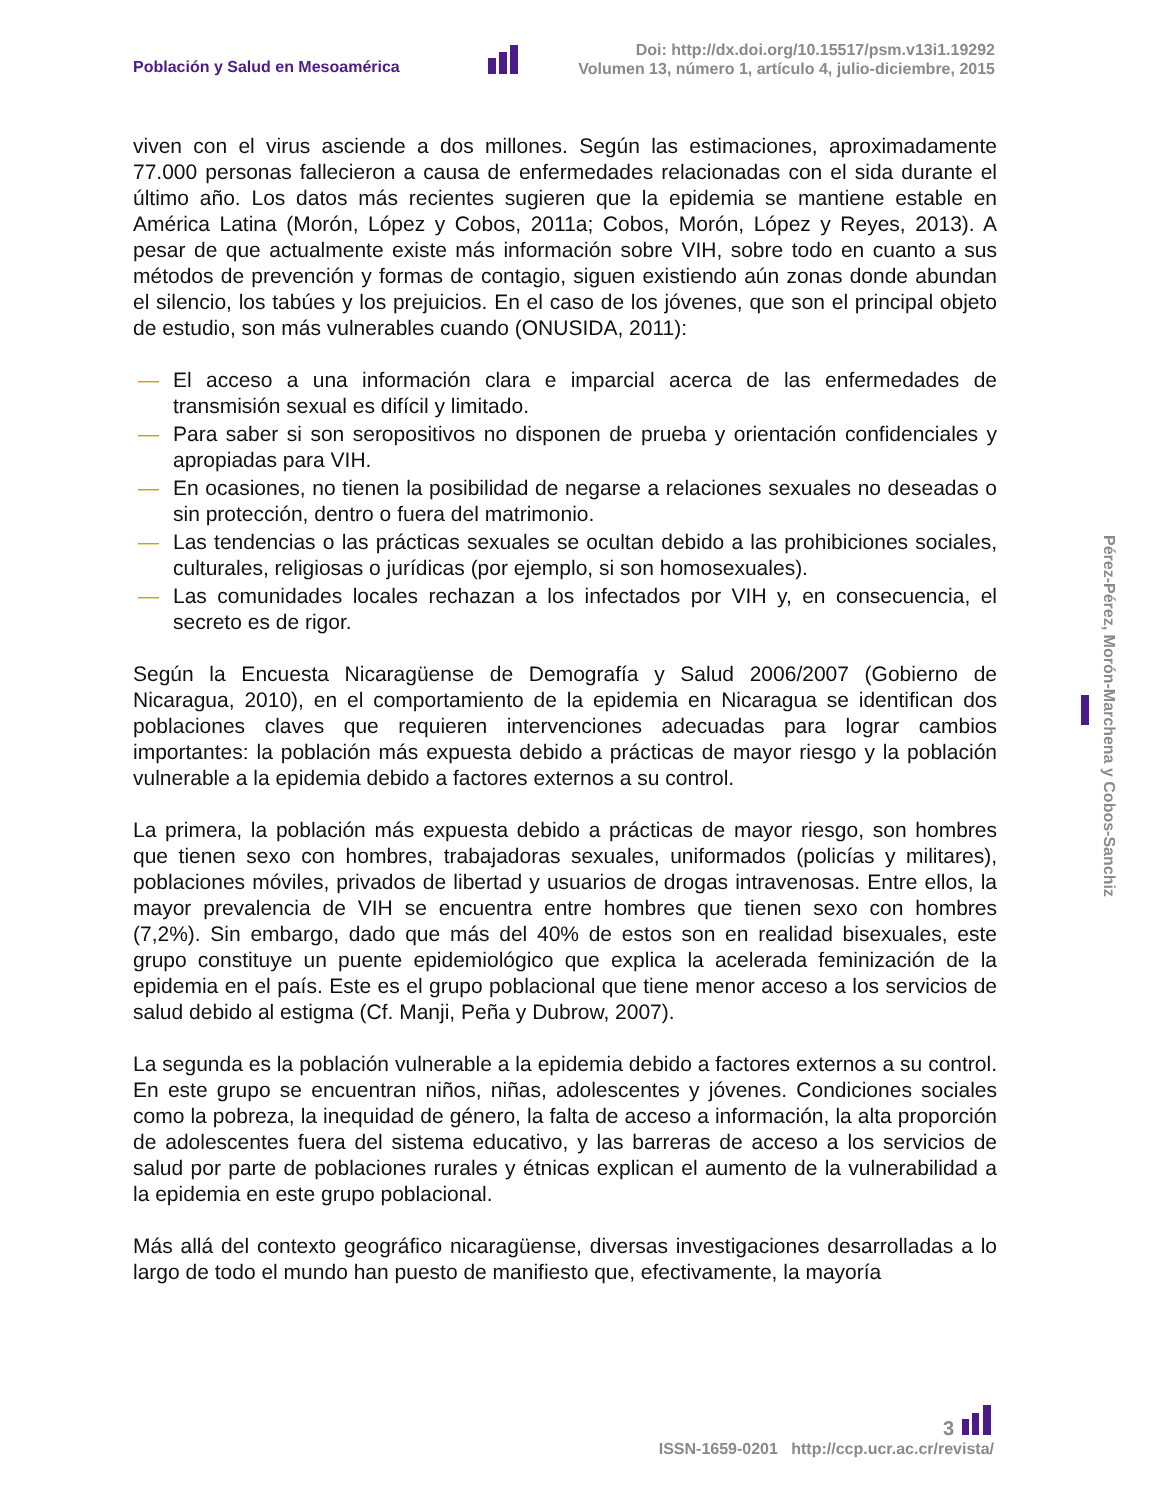Población y Salud en Mesoamérica
Doi: http://dx.doi.org/10.15517/psm.v13i1.19292
Volumen 13, número 1, artículo 4, julio-diciembre, 2015
viven con el virus asciende a dos millones. Según las estimaciones, aproximadamente 77.000 personas fallecieron a causa de enfermedades relacionadas con el sida durante el último año. Los datos más recientes sugieren que la epidemia se mantiene estable en América Latina (Morón, López y Cobos, 2011a; Cobos, Morón, López y Reyes, 2013). A pesar de que actualmente existe más información sobre VIH, sobre todo en cuanto a sus métodos de prevención y formas de contagio, siguen existiendo aún zonas donde abundan el silencio, los tabúes y los prejuicios. En el caso de los jóvenes, que son el principal objeto de estudio, son más vulnerables cuando (ONUSIDA, 2011):
— El acceso a una información clara e imparcial acerca de las enfermedades de transmisión sexual es difícil y limitado.
— Para saber si son seropositivos no disponen de prueba y orientación confidenciales y apropiadas para VIH.
— En ocasiones, no tienen la posibilidad de negarse a relaciones sexuales no deseadas o sin protección, dentro o fuera del matrimonio.
— Las tendencias o las prácticas sexuales se ocultan debido a las prohibiciones sociales, culturales, religiosas o jurídicas (por ejemplo, si son homosexuales).
— Las comunidades locales rechazan a los infectados por VIH y, en consecuencia, el secreto es de rigor.
Según la Encuesta Nicaragüense de Demografía y Salud 2006/2007 (Gobierno de Nicaragua, 2010), en el comportamiento de la epidemia en Nicaragua se identifican dos poblaciones claves que requieren intervenciones adecuadas para lograr cambios importantes: la población más expuesta debido a prácticas de mayor riesgo y la población vulnerable a la epidemia debido a factores externos a su control.
La primera, la población más expuesta debido a prácticas de mayor riesgo, son hombres que tienen sexo con hombres, trabajadoras sexuales, uniformados (policías y militares), poblaciones móviles, privados de libertad y usuarios de drogas intravenosas. Entre ellos, la mayor prevalencia de VIH se encuentra entre hombres que tienen sexo con hombres (7,2%). Sin embargo, dado que más del 40% de estos son en realidad bisexuales, este grupo constituye un puente epidemiológico que explica la acelerada feminización de la epidemia en el país. Este es el grupo poblacional que tiene menor acceso a los servicios de salud debido al estigma (Cf. Manji, Peña y Dubrow, 2007).
La segunda es la población vulnerable a la epidemia debido a factores externos a su control. En este grupo se encuentran niños, niñas, adolescentes y jóvenes. Condiciones sociales como la pobreza, la inequidad de género, la falta de acceso a información, la alta proporción de adolescentes fuera del sistema educativo, y las barreras de acceso a los servicios de salud por parte de poblaciones rurales y étnicas explican el aumento de la vulnerabilidad a la epidemia en este grupo poblacional.
Más allá del contexto geográfico nicaragüense, diversas investigaciones desarrolladas a lo largo de todo el mundo han puesto de manifiesto que, efectivamente, la mayoría
Pérez-Pérez, Morón-Marchena y Cobos-Sanchiz
3
ISSN-1659-0201 http://ccp.ucr.ac.cr/revista/